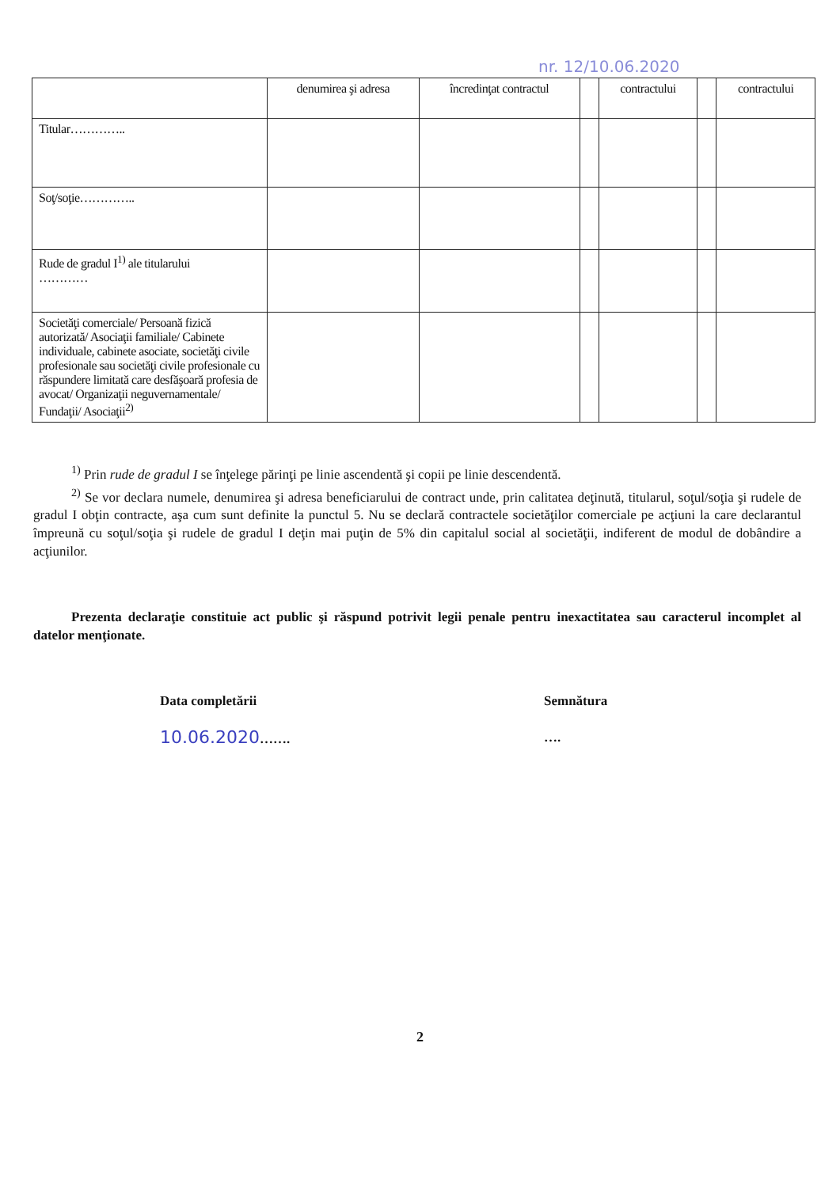nr. 12/10.06.2020
| | denumirea şi adresa | încredinţat contractul | | contractului | | contractului |
| --- | --- | --- | --- | --- | --- | --- |
| Titular………….. | | | | | | |
| Soţ/soţie………….. | | | | | | |
| Rude de gradul I<sup>1)</sup> ale titularului ………… | | | | | | |
| Societăţi comerciale/ Persoană fizică autorizată/ Asociaţii familiale/ Cabinete individuale, cabinete asociate, societăţi civile profesionale sau societăţi civile profesionale cu răspundere limitată care desfăşoară profesia de avocat/ Organizaţii neguvernamentale/ Fundaţii/ Asociaţii<sup>2)</sup> | | | | | | |
<sup>1)</sup> Prin rude de gradul I se înţelege părinţi pe linie ascendentă şi copii pe linie descendentă.
<sup>2)</sup> Se vor declara numele, denumirea şi adresa beneficiarului de contract unde, prin calitatea deţinută, titularul, soţul/soţia şi rudele de gradul I obţin contracte, aşa cum sunt definite la punctul 5. Nu se declară contractele societăţilor comerciale pe acţiuni la care declarantul împreună cu soţul/soţia şi rudele de gradul I deţin mai puţin de 5% din capitalul social al societăţii, indiferent de modul de dobândire a acţiunilor.
Prezenta declaraţie constituie act public şi răspund potrivit legii penale pentru inexactitatea sau caracterul incomplet al datelor menţionate.
Data completării
10.06.2020…….
Semnătura
….
2